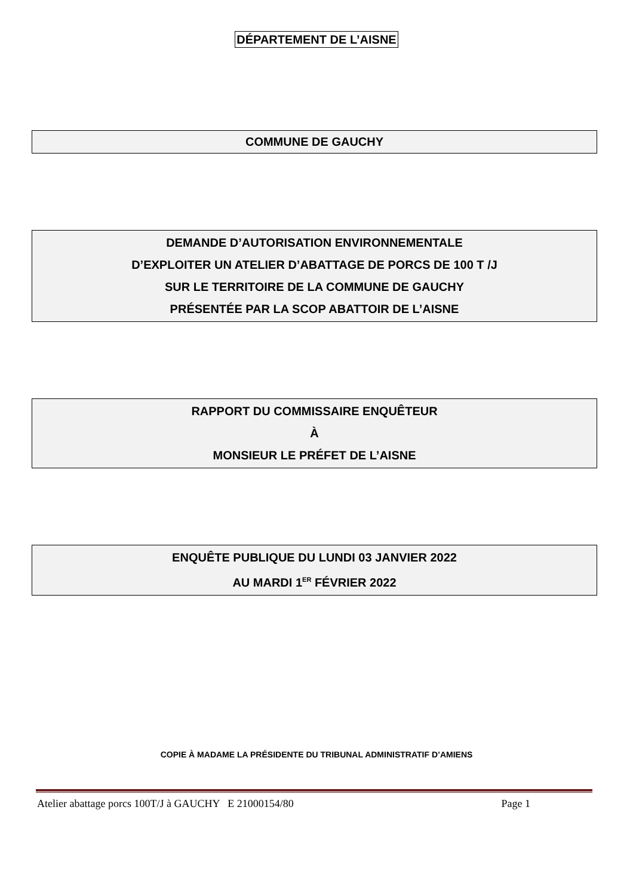DÉPARTEMENT DE L’AISNE
COMMUNE DE GAUCHY
DEMANDE D’AUTORISATION ENVIRONNEMENTALE
D’EXPLOITER UN ATELIER D’ABATTAGE DE PORCS DE 100 T /J
SUR LE TERRITOIRE DE LA COMMUNE DE GAUCHY
PRÉSENTÉE PAR LA SCOP ABATTOIR DE L’AISNE
RAPPORT DU COMMISSAIRE ENQUÊTEUR
À
MONSIEUR LE PRÉFET DE L’AISNE
ENQUÊTE PUBLIQUE DU LUNDI 03 JANVIER 2022
AU MARDI 1<sup>ER</sup> FÉVRIER 2022
COPIE À MADAME LA PRÉSIDENTE DU TRIBUNAL ADMINISTRATIF D’AMIENS
Atelier abattage porcs 100T/J à GAUCHY E 21000154/80 Page 1